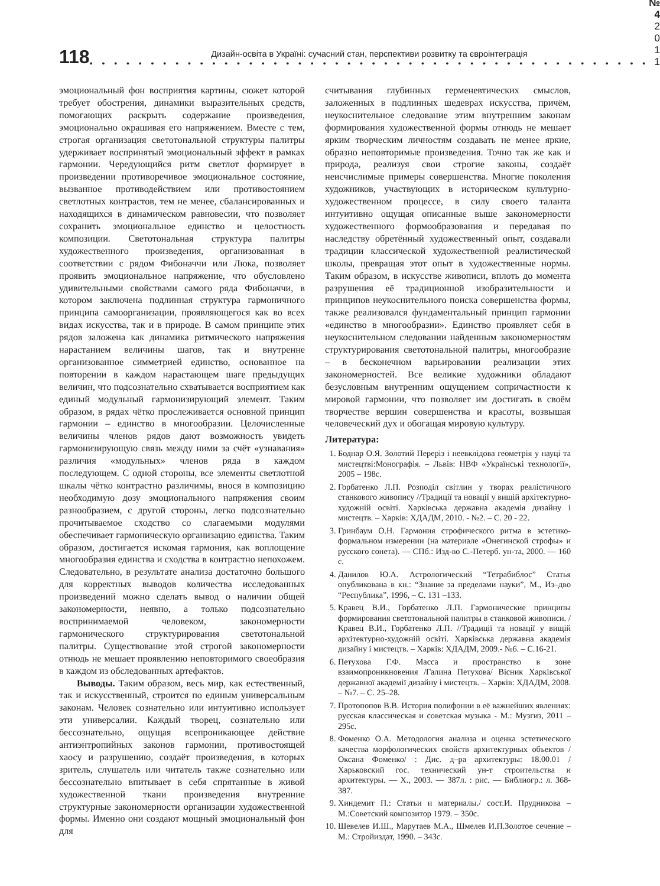118
Дизайн-освіта в Україні: сучасний стан, перспективи розвитку та євроінтеграція
• • • • • • • • • • • • • • • • • • • • • • • • • • • • • • • • • • • • • • • • • • • • • •
№ 4
2 0 1 1
эмоциональный фон восприятия картины, сюжет которой требует обострения, динамики выразительных средств, помогающих раскрыть содержание произведения, эмоционально окрашивая его напряжением. Вместе с тем, строгая организация светотональной структуры палитры удерживает воспринятый эмоциональный эффект в рамках гармонии. Чередующийся ритм светлот формирует в произведении противоречивое эмоциональное состояние, вызванное противодействием или противостоянием светлотных контрастов, тем не менее, сбалансированных и находящихся в динамическом равновесии, что позволяет сохранить эмоциональное единство и целостность композиции. Светотональная структура палитры художественного произведения, организованная в соответствии с рядом Фибоначчи или Люка, позволяет проявить эмоциональное напряжение, что обусловлено удивительными свойствами самого ряда Фибоначчи, в котором заключена подлинная структура гармоничного принципа самоорганизации, проявляющегося как во всех видах искусства, так и в природе. В самом принципе этих рядов заложена как динамика ритмического напряжения нарастанием величины шагов, так и внутренне организованное симметрией единство, основанное на повторении в каждом нарастающем шаге предыдущих величин, что подсознательно схватывается восприятием как единый модульный гармонизирующий элемент. Таким образом, в рядах чётко прослеживается основной принцип гармонии – единство в многообразии. Целочисленные величины членов рядов дают возможность увидеть гармонизирующую связь между ними за счёт «узнавания» различия «модульных» членов ряда в каждом последующем. С одной стороны, все элементы светлотной шкалы чётко контрастно различимы, внося в композицию необходимую дозу эмоционального напряжения своим разнообразием, с другой стороны, легко подсознательно прочитываемое сходство со слагаемыми модулями обеспечивает гармоническую организацию единства. Таким образом, достигается искомая гармония, как воплощение многообразия единства и сходства в контрастно непохожем. Следовательно, в результате анализа достаточно большого для корректных выводов количества исследованных произведений можно сделать вывод о наличии общей закономерности, неявно, а только подсознательно воспринимаемой человеком, закономерности гармонического структурирования светотональной палитры. Существование этой строгой закономерности отнюдь не мешает проявлению неповторимого своеобразия в каждом из обследованных артефактов.
Выводы. Таким образом, весь мир, как естественный, так и искусственный, строится по единым универсальным законам. Человек сознательно или интуитивно использует эти универсалии. Каждый творец, сознательно или бессознательно, ощущая всепроникающее действие антиэнтропийных законов гармонии, противостоящей хаосу и разрушению, создаёт произведения, в которых зритель, слушатель или читатель также сознательно или бессознательно впитывает в себя спрятанные в живой художественной ткани произведения внутренние структурные закономерности организации художественной формы. Именно они создают мощный эмоциональный фон для
считывания глубинных герменевтических смыслов, заложенных в подлинных шедеврах искусства, причём, неукоснительное следование этим внутренним законам формирования художественной формы отнюдь не мешает ярким творческим личностям создавать не менее яркие, образно неповторимые произведения. Точно так же как и природа, реализуя свои строгие законы, создаёт неисчислимые примеры совершенства. Многие поколения художников, участвующих в историческом культурно-художественном процессе, в силу своего таланта интуитивно ощущая описанные выше закономерности художественного формообразования и передавая по наследству обретённый художественный опыт, создавали традиции классической художественной реалистической школы, превращая этот опыт в художественные нормы. Таким образом, в искусстве живописи, вплоть до момента разрушения её традиционной изобразительности и принципов неукоснительного поиска совершенства формы, также реализовался фундаментальный принцип гармонии «единство в многообразии». Единство проявляет себя в неукоснительном следовании найденным закономерностям структурирования светотональной палитры, многообразие – в бесконечном варьировании реализации этих закономерностей. Все великие художники обладают безусловным внутренним ощущением сопричастности к мировой гармонии, что позволяет им достигать в своём творчестве вершин совершенства и красоты, возвышая человеческий дух и обогащая мировую культуру.
Литература:
1. Боднар О.Я. Золотий Переріз і неевклідова геометрія у науці та мистецтві:Монографія. – Львів: НВФ «Українські технології», 2005 – 198с.
2. Горбатенко Л.П. Розподіл світлин у творах реалістичного станкового живопису //Традиції та новації у вищій архітектурно-художній освіті. Харківська державна академія дизайну і мистецтв. – Харків: ХДАДМ, 2010. - №2. – С. 20 - 22.
3. Гринбаум О.Н. Гармония строфического ритма в эстетико-формальном измерении (на материале «Онегинской строфы» и русского сонета). — СПб.: Изд-во С.-Петерб. ун-та, 2000. — 160 с.
4. Данилов Ю.А. Астрологический “Тетрабиблос” Статья опубликована в кн.: “Знание за пределами науки”, М., Из–дво “Республика”, 1996, – С. 131 –133.
5. Кравец В.И., Горбатенко Л.П. Гармонические принципы формирования светотональной палитры в станковой живописи. /Кравец В.И., Горбатенко Л.П. //Традиції та новації у вищій архітектурно-художній освіті. Харківська державна академія дизайну і мистецтв. – Харків: ХДАДМ, 2009.- №6. – С.16-21.
6. Петухова Г.Ф. Масса и пространство в зоне взаимопроникновения /Галина Петухова/ Вісник Харківської державної академії дизайну і мистецтв. – Харків: ХДАДМ, 2008. – №7. – С. 25–28.
7. Протопопов В.В. История полифонии в её важнейших явлениях: русская классическая и советская музыка - М.: Музгиз, 2011 – 295с.
8. Фоменко О.А. Методология анализа и оценка эстетического качества морфологических свойств архитектурных объектов /Оксана Фоменко/ : Дис. д–ра архитектуры: 18.00.01 / Харьковский гос. технический ун-т строительства и архитектуры. — Х., 2003. — 387л. : рис. — Библиогр.: л. 368-387.
9. Хиндемит П.: Статьи и материалы./ сост.И. Прудникова – М.:Советский композитор 1979. – 350с.
10. Шевелев И.Ш., Марутаев М.А., Шмелев И.П.Золотое сечение – М.: Стройиздат, 1990. – 343с.